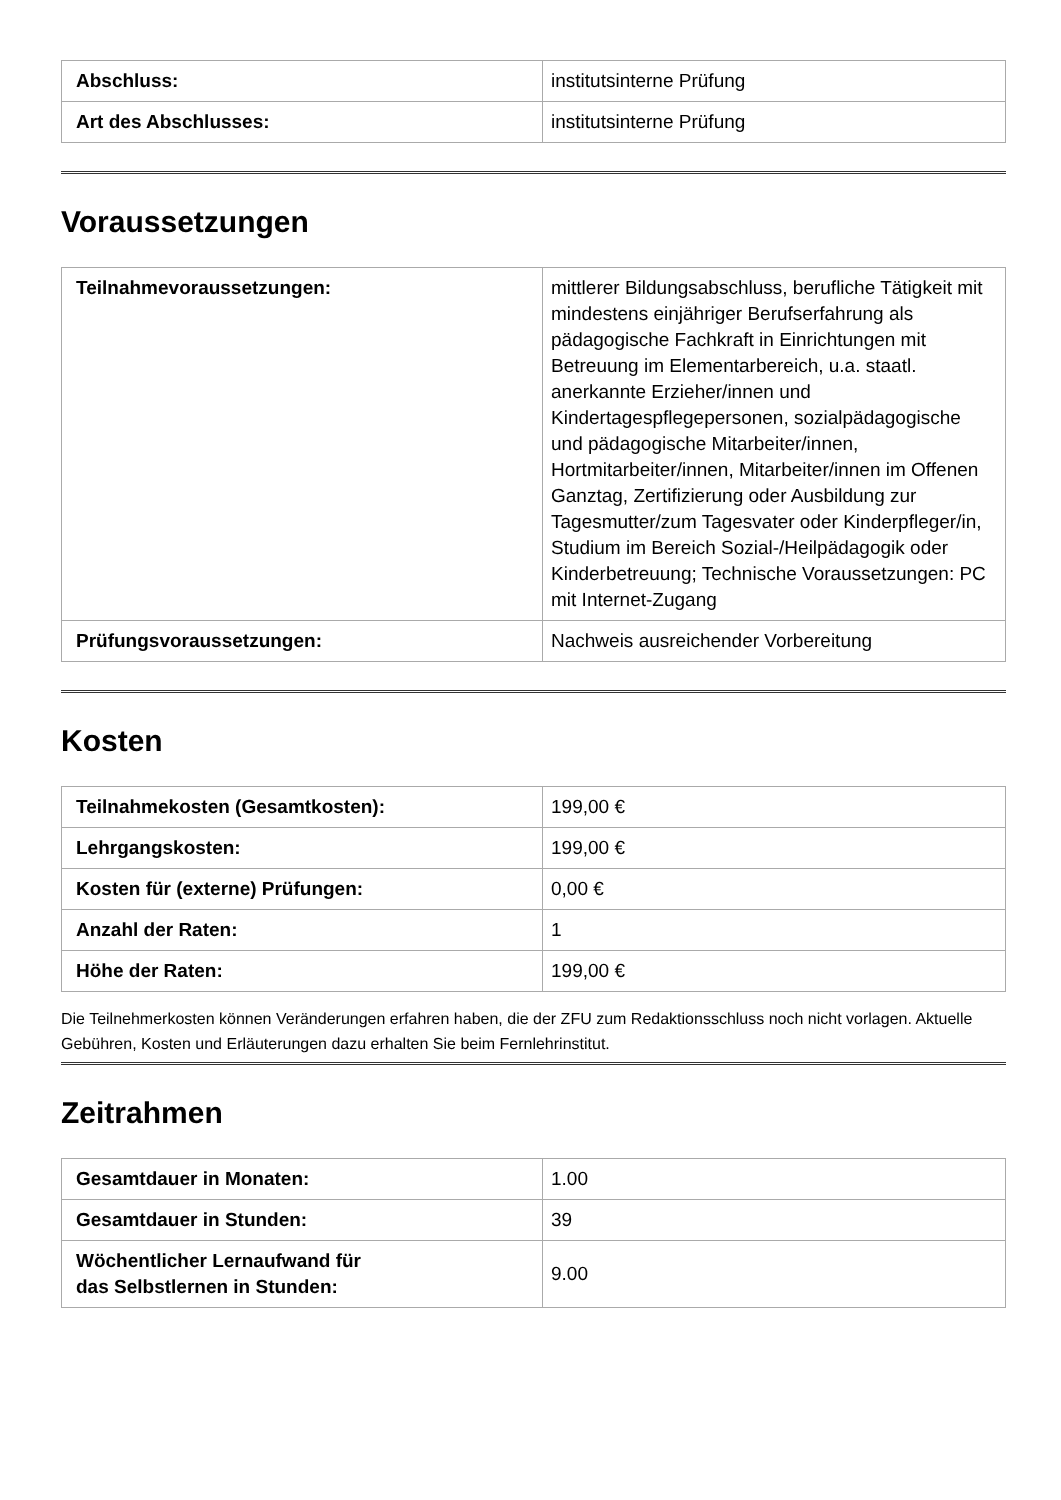| Abschluss: | institutsinterne Prüfung |
| Art des Abschlusses: | institutsinterne Prüfung |
Voraussetzungen
| Teilnahmevoraussetzungen: | mittlerer Bildungsabschluss, berufliche Tätigkeit mit mindestens einjähriger Berufserfahrung als pädagogische Fachkraft in Einrichtungen mit Betreuung im Elementarbereich, u.a. staatl. anerkannte Erzieher/innen und Kindertagespflegepersonen, sozialpädagogische und pädagogische Mitarbeiter/innen, Hortmitarbeiter/innen, Mitarbeiter/innen im Offenen Ganztag, Zertifizierung oder Ausbildung zur Tagesmutter/zum Tagesvater oder Kinderpfleger/in, Studium im Bereich Sozial-/Heilpädagogik oder Kinderbetreuung; Technische Voraussetzungen: PC mit Internet-Zugang |
| Prüfungsvoraussetzungen: | Nachweis ausreichender Vorbereitung |
Kosten
| Teilnahmekosten (Gesamtkosten): | 199,00 € |
| Lehrgangskosten: | 199,00 € |
| Kosten für (externe) Prüfungen: | 0,00 € |
| Anzahl der Raten: | 1 |
| Höhe der Raten: | 199,00 € |
Die Teilnehmerkosten können Veränderungen erfahren haben, die der ZFU zum Redaktionsschluss noch nicht vorlagen. Aktuelle Gebühren, Kosten und Erläuterungen dazu erhalten Sie beim Fernlehrinstitut.
Zeitrahmen
| Gesamtdauer in Monaten: | 1.00 |
| Gesamtdauer in Stunden: | 39 |
| Wöchentlicher Lernaufwand für das Selbstlernen in Stunden: | 9.00 |